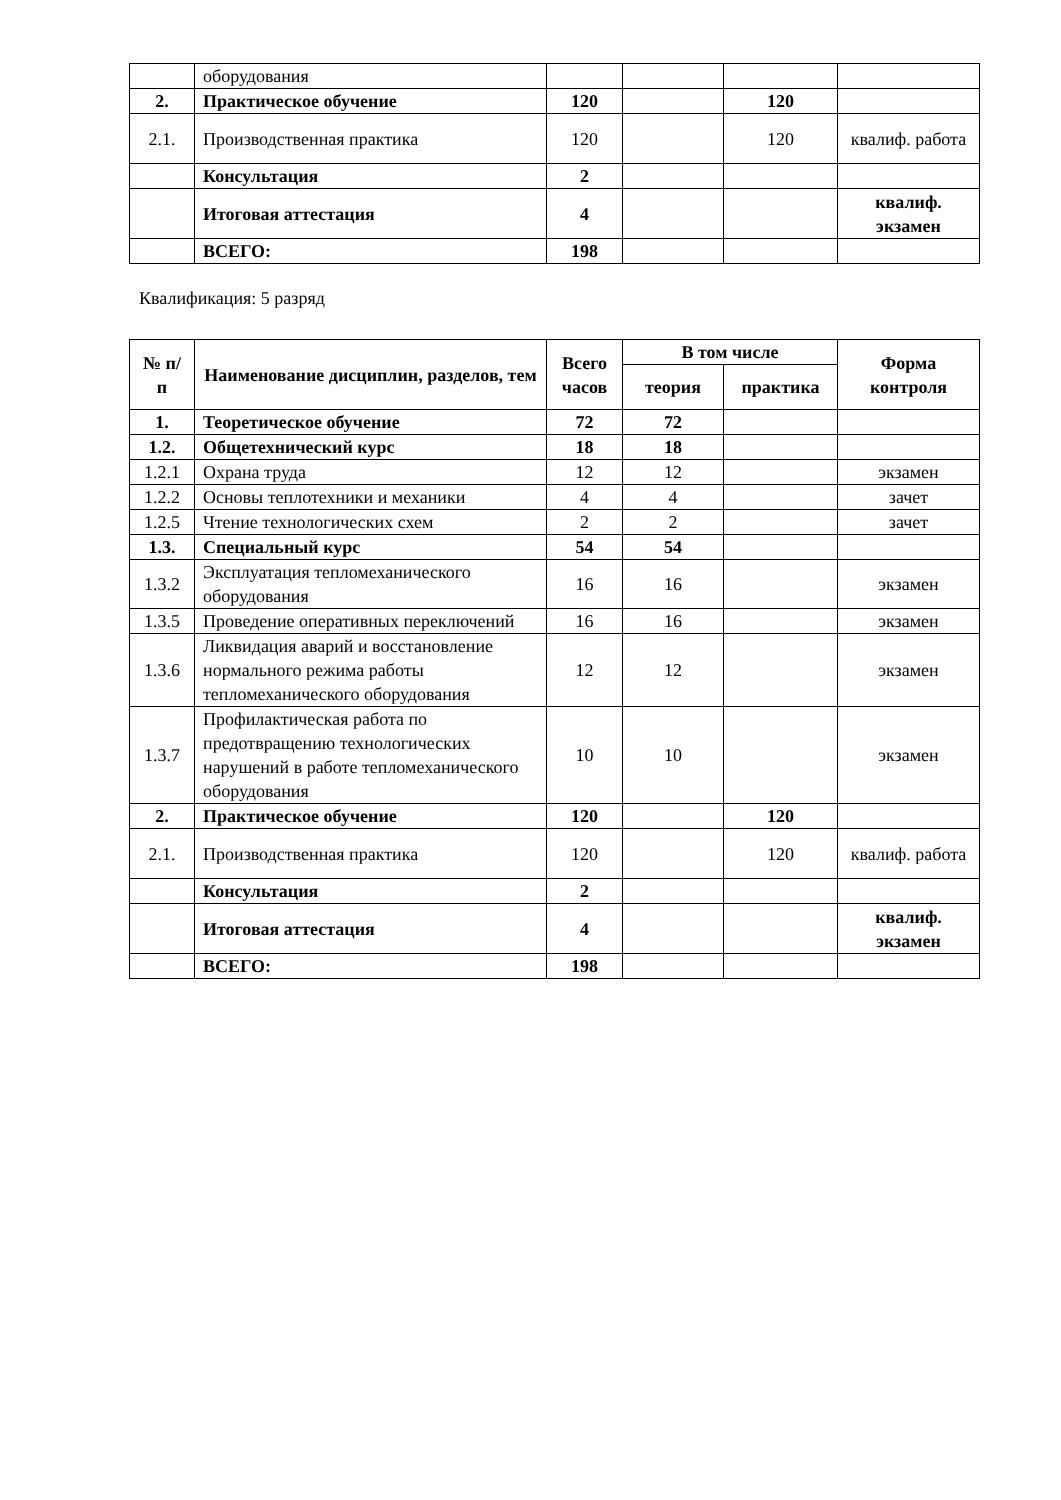| | оборудования | | | | |
| 2. | Практическое обучение | 120 | | 120 | |
| 2.1. | Производственная практика | 120 | | 120 | квалиф. работа |
| | Консультация | 2 | | | |
| | Итоговая аттестация | 4 | | | квалиф. экзамен |
| | ВСЕГО: | 198 | | | |
Квалификация: 5 разряд
| № п/п | Наименование дисциплин, разделов, тем | Всего часов | В том числе | | Форма контроля |
| --- | --- | --- | --- | --- | --- |
| | | | теория | практика | |
| 1. | Теоретическое обучение | 72 | 72 | | |
| 1.2. | Общетехнический курс | 18 | 18 | | |
| 1.2.1 | Охрана труда | 12 | 12 | | экзамен |
| 1.2.2 | Основы теплотехники и механики | 4 | 4 | | зачет |
| 1.2.5 | Чтение технологических схем | 2 | 2 | | зачет |
| 1.3. | Специальный курс | 54 | 54 | | |
| 1.3.2 | Эксплуатация тепломеханического оборудования | 16 | 16 | | экзамен |
| 1.3.5 | Проведение оперативных переключений | 16 | 16 | | экзамен |
| 1.3.6 | Ликвидация аварий и восстановление нормального режима работы тепломеханического оборудования | 12 | 12 | | экзамен |
| 1.3.7 | Профилактическая работа по предотвращению технологических нарушений в работе тепломеханического оборудования | 10 | 10 | | экзамен |
| 2. | Практическое обучение | 120 | | 120 | |
| 2.1. | Производственная практика | 120 | | 120 | квалиф. работа |
| | Консультация | 2 | | | |
| | Итоговая аттестация | 4 | | | квалиф. экзамен |
| | ВСЕГО: | 198 | | | |